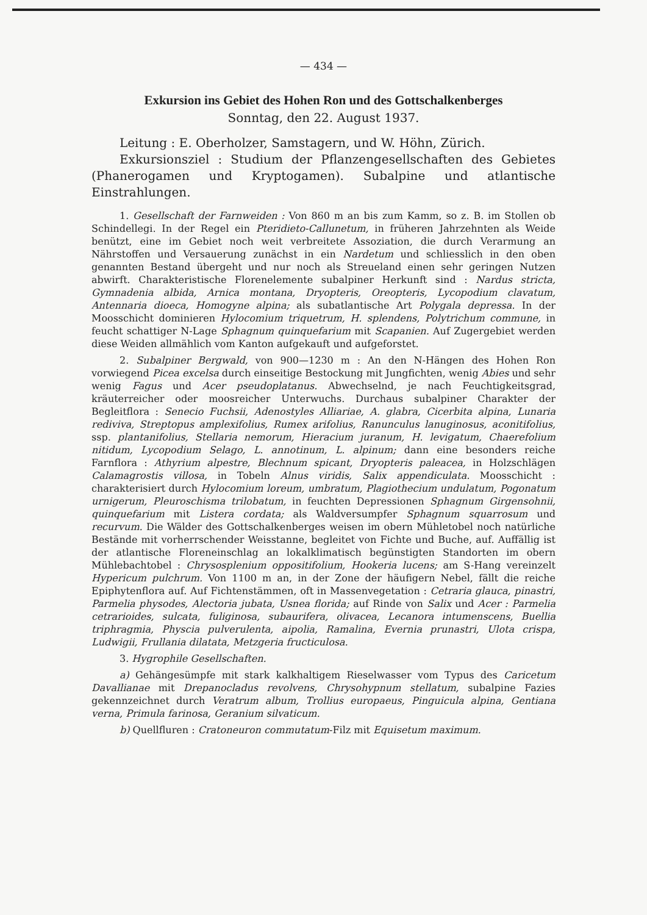— 434 —
Exkursion ins Gebiet des Hohen Ron und des Gottschalkenberges
Sonntag, den 22. August 1937.
Leitung : E. Oberholzer, Samstagern, und W. Höhn, Zürich.
Exkursionsziel : Studium der Pflanzengesellschaften des Gebietes (Phanerogamen und Kryptogamen). Subalpine und atlantische Einstrahlungen.
1. Gesellschaft der Farnweiden : Von 860 m an bis zum Kamm, so z. B. im Stollen ob Schindellegi. In der Regel ein Pteridieto-Callunetum, in früheren Jahrzehnten als Weide benützt, eine im Gebiet noch weit verbreitete Assoziation, die durch Verarmung an Nährstoffen und Versauerung zunächst in ein Nardetum und schliesslich in den oben genannten Bestand übergeht und nur noch als Streueland einen sehr geringen Nutzen abwirft. Charakteristische Florenelemente subalpiner Herkunft sind : Nardus stricta, Gymnadenia albida, Arnica montana, Dryopteris, Oreopteris, Lycopodium clavatum, Antennaria dioeca, Homogyne alpina; als subatlantische Art Polygala depressa. In der Moosschicht dominieren Hylocomium triquetrum, H. splendens, Polytrichum commune, in feucht schattiger N-Lage Sphagnum quinquefarium mit Scapanien. Auf Zugergebiet werden diese Weiden allmählich vom Kanton aufgekauft und aufgeforstet.
2. Subalpiner Bergwald, von 900—1230 m : An den N-Hängen des Hohen Ron vorwiegend Picea excelsa durch einseitige Bestockung mit Jungfichten, wenig Abies und sehr wenig Fagus und Acer pseudoplatanus. Abwechselnd, je nach Feuchtigkeitsgrad, kräuterreicher oder moosreicher Unterwuchs. Durchaus subalpiner Charakter der Begleitflora : Senecio Fuchsii, Adenostyles Alliariae, A. glabra, Cicerbita alpina, Lunaria rediviva, Streptopus amplexifolius, Rumex arifolius, Ranunculus lanuginosus, aconitifolius, ssp. plantanifolius, Stellaria nemorum, Hieracium juranum, H. levigatum, Chaerefolium nitidum, Lycopodium Selago, L. annotinum, L. alpinum; dann eine besonders reiche Farnflora : Athyrium alpestre, Blechnum spicant, Dryopteris paleacea, in Holzschlägen Calamagrostis villosa, in Tobeln Alnus viridis, Salix appendiculata. Moosschicht : charakterisiert durch Hylocomium loreum, umbratum, Plagiothecium undulatum, Pogonatum urnigerum, Pleuroschisma trilobatum, in feuchten Depressionen Sphagnum Girgensohnii, quinquefarium mit Listera cordata; als Waldversumpfer Sphagnum squarrosum und recurvum. Die Wälder des Gottschalkenberges weisen im obern Mühletobel noch natürliche Bestände mit vorherrschender Weisstanne, begleitet von Fichte und Buche, auf. Auffällig ist der atlantische Floreneinschlag an lokalklimatisch begünstigten Standorten im obern Mühlebachtobel : Chrysosplenium oppositifolium, Hookeria lucens; am S-Hang vereinzelt Hypericum pulchrum. Von 1100 m an, in der Zone der häufigern Nebel, fällt die reiche Epiphytenflora auf. Auf Fichtenstämmen, oft in Massenvegetation : Cetraria glauca, pinastri, Parmelia physodes, Alectoria jubata, Usnea florida; auf Rinde von Salix und Acer : Parmelia cetrarioides, sulcata, fuliginosa, subaurifera, olivacea, Lecanora intumenscens, Buellia triphragmia, Physcia pulverulenta, aipolia, Ramalina, Evernia prunastri, Ulota crispa, Ludwigii, Frullania dilatata, Metzgeria fructiculosa.
3. Hygrophile Gesellschaften.
a) Gehängesümpfe mit stark kalkhaltigem Rieselwasser vom Typus des Caricetum Davallianae mit Drepanocladus revolvens, Chrysohypnum stellatum, subalpine Fazies gekennzeichnet durch Veratrum album, Trollius europaeus, Pinguicula alpina, Gentiana verna, Primula farinosa, Geranium silvaticum.
b) Quellfluren : Cratoneuron commutatum-Filz mit Equisetum maximum.